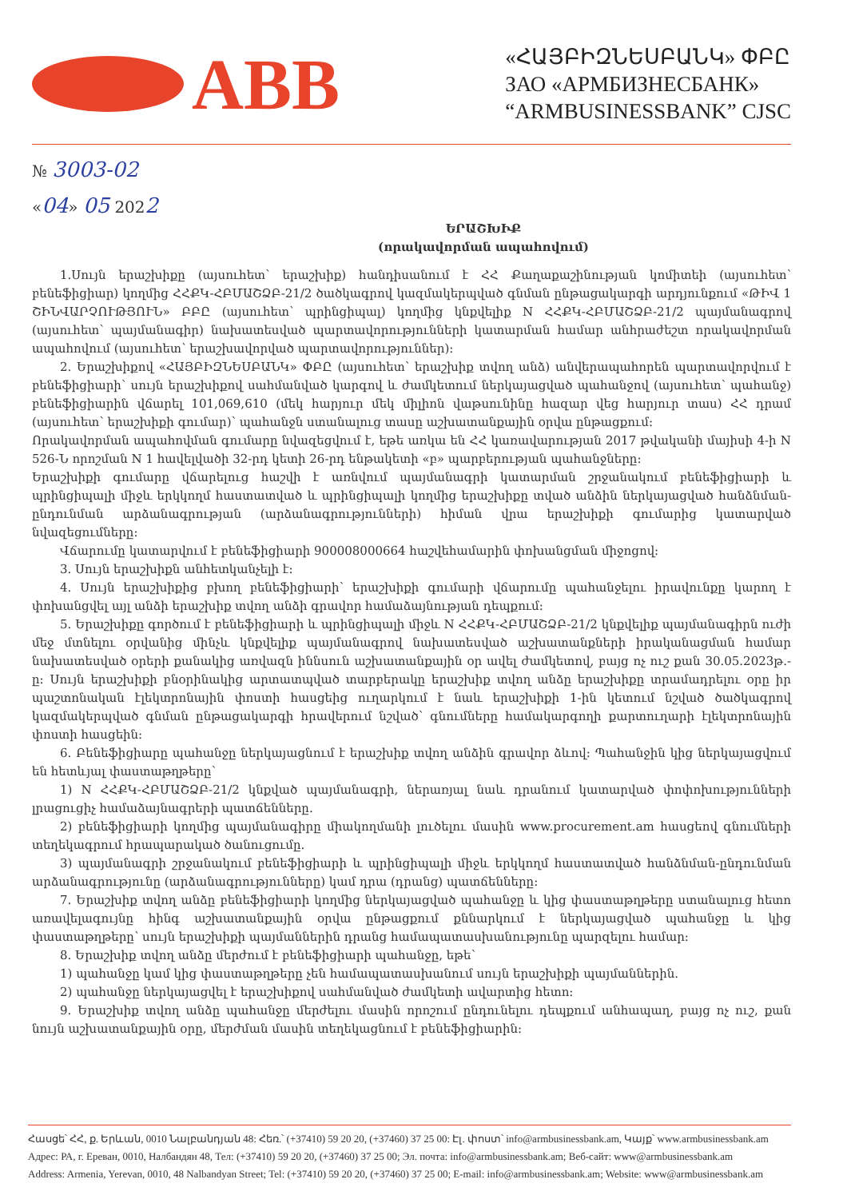ABB
«ՀԱՅԲԻԶՆԵՍԲԱՆԿ» ՓԲԸ
ЗАО «АРМБИЗНЕСБАНК»
“ARMBUSINESSBANK” CJSC
№ 3003-02
«04» 05 2022
ԵՐԱՇԽԻՔ
(որակավորման ապահովում)
1.Սույն երաշխիքը (այսուհետ՝ երաշխիք) հանդիսանում է ՀՀ Քաղաքաշինության կոմիտեի (այսուհետ՝ բենեֆիցիար) կողմից ՀՀՔԿ-ՀԲՄԱՇՁԲ-21/2 ծածկագրով կազմակերպված գնման ընթացակարգի արդյունքում «ԹԻՎ 1 ՇԻՆՎԱՐՉՈՒԹՅՈՒՆ» ԲԲԸ (այսուհետ՝ պրինցիպալ) կողմից կնքվելիք N ՀՀՔԿ-ՀԲՄԱՇՁԲ-21/2 պայմանագրով (այսուհետ՝ պայմանագիր) նախատեսված պարտավորությունների կատարման համար անհրաժեշտ որակավորման ապահովում (այսուհետ՝ երաշխավորված պարտավորություններ):
2. Երաշխիքով «ՀԱՅԲԻԶՆԵՍԲԱՆԿ» ՓԲԸ (այսուհետ՝ երաշխիք տվող անձ) անվերապահորեն պարտավորվում է բենեֆիցիարի՝ սույն երաշխիքով սահմանված կարգով և ժամկետում ներկայացված պահանջով (այսուհետ՝ պահանջ) բենեֆիցիարին վճարել 101,069,610 (մեկ հարյուր մեկ միլիոն վաթսունինը հազար վեց հարյուր տաս) ՀՀ դրամ (այսուհետ՝ երաշխիքի գումար)՝ պահանջն ստանալուց տասը աշխատանքային օրվա ընթացքում:
Որակավորման ապահովման գումարը նվազեցվում է, եթե առկա են ՀՀ կառավարության 2017 թվականի մայիսի 4-ի N 526-Ն որոշման N 1 հավելվածի 32-րդ կետի 26-րդ ենթակետի «բ» պարբերության պահանջները:
Երաշխիքի գումարը վճարելուց հաշվի է առնվում պայմանագրի կատարման շրջանակում բենեֆիցիարի և պրինցիպալի միջև երկկողմ հաստատված և պրինցիպալի կողմից երաշխիքը տված անձին ներկայացված հանձնման-ընդունման արձանագրության (արձանագրությունների) հիման վրա երաշխիքի գումարից կատարված նվազեցումները:
Վճարումը կատարվում է բենեֆիցիարի 900008000664 հաշվեհամարին փոխանցման միջոցով:
3. Սույն երաշխիքն անհետկանչելի է:
4. Սույն երաշխիքից բխող բենեֆիցիարի՝ երաշխիքի գումարի վճարումը պահանջելու իրավունքը կարող է փոխանցվել այլ անձի երաշխիք տվող անձի գրավոր համաձայնության դեպքում:
5. Երաշխիքը գործում է բենեֆիցիարի և պրինցիպալի միջև N ՀՀՔԿ-ՀԲՄԱՇՁԲ-21/2 կնքվելիք պայմանագիրն ուժի մեջ մտնելու օրվանից մինչև կնքվելիք պայմանագրով նախատեսված աշխատանքների իրականացման համար նախատեսված օրերի քանակից առվազն իննսուն աշխատանքային օր ավել ժամկետով, բայց ոչ ուշ քան 30.05.2023թ.-ը: Սույն երաշխիքի բնօրինակից արտատպված տարբերակը երաշխիք տվող անձը երաշխիքը տրամադրելու օրը իր պաշտոնական էլեկտրոնային փոստի հասցեից ուղարկում է նաև երաշխիքի 1-ին կետում նշված ծածկագրով կազմակերպված գնման ընթացակարգի հրավերում նշված՝ գնումները համակարգողի քարտուղարի էլեկտրոնային փոստի հասցեին:
6. Բենեֆիցիարը պահանջը ներկայացնում է երաշխիք տվող անձին գրավոր ձևով: Պահանջին կից ներկայացվում են հետևյալ փաստաթղթերը՝
1) N ՀՀՔԿ-ՀԲՄԱՇՁԲ-21/2 կնքված պայմանագրի, ներառյալ նաև դրանում կատարված փոփոխությունների լրացուցիչ համաձայնագրերի պատճենները.
2) բենեֆիցիարի կողմից պայմանագիրը միակողմանի լուծելու մասին www.procurement.am հասցեով գնումների տեղեկագրում հրապարակած ծանուցումը.
3) պայմանագրի շրջանակում բենեֆիցիարի և պրինցիպալի միջև երկկողմ հաստատված հանձնման-ընդունման արձանագրությունը (արձանագրությունները) կամ դրա (դրանց) պատճենները:
7. Երաշխիք տվող անձը բենեֆիցիարի կողմից ներկայացված պահանջը և կից փաստաթղթերը ստանալուց հետո առավելագույնը հինգ աշխատանքային օրվա ընթացքում քննարկում է ներկայացված պահանջը և կից փաստաթղթերը՝ սույն երաշխիքի պայմաններին դրանց համապատասխանությունը պարզելու համար:
8. Երաշխիք տվող անձը մերժում է բենեֆիցիարի պահանջը, եթե՝
1) պահանջը կամ կից փաստաթղթերը չեն համապատասխանում սույն երաշխիքի պայմաններին.
2) պահանջը ներկայացվել է երաշխիքով սահմանված ժամկետի ավարտից հետո:
9. Երաշխիք տվող անձը պահանջը մերժելու մասին որոշում ընդունելու դեպքում անհապաղ, բայց ոչ ուշ, քան նույն աշխատանքային օրը, մերժման մասին տեղեկացնում է բենեֆիցիարին:
Հասցե՝ ՀՀ, ք. Երևան, 0010 Նալբանդյան 48: Հեռ.՝ (+37410) 59 20 20, (+37460) 37 25 00: Էլ. փոստ՝ info@armbusinessbank.am, Կայք՝ www.armbusinessbank.am
Адрес: РА, г. Ереван, 0010, Налбандян 48, Тел: (+37410) 59 20 20, (+37460) 37 25 00; Эл. почта: info@armbusinessbank.am; Веб-сайт: www@armbusinessbank.am
Address: Armenia, Yerevan, 0010, 48 Nalbandyan Street; Tel: (+37410) 59 20 20, (+37460) 37 25 00; E-mail: info@armbusinessbank.am; Website: www@armbusinessbank.am